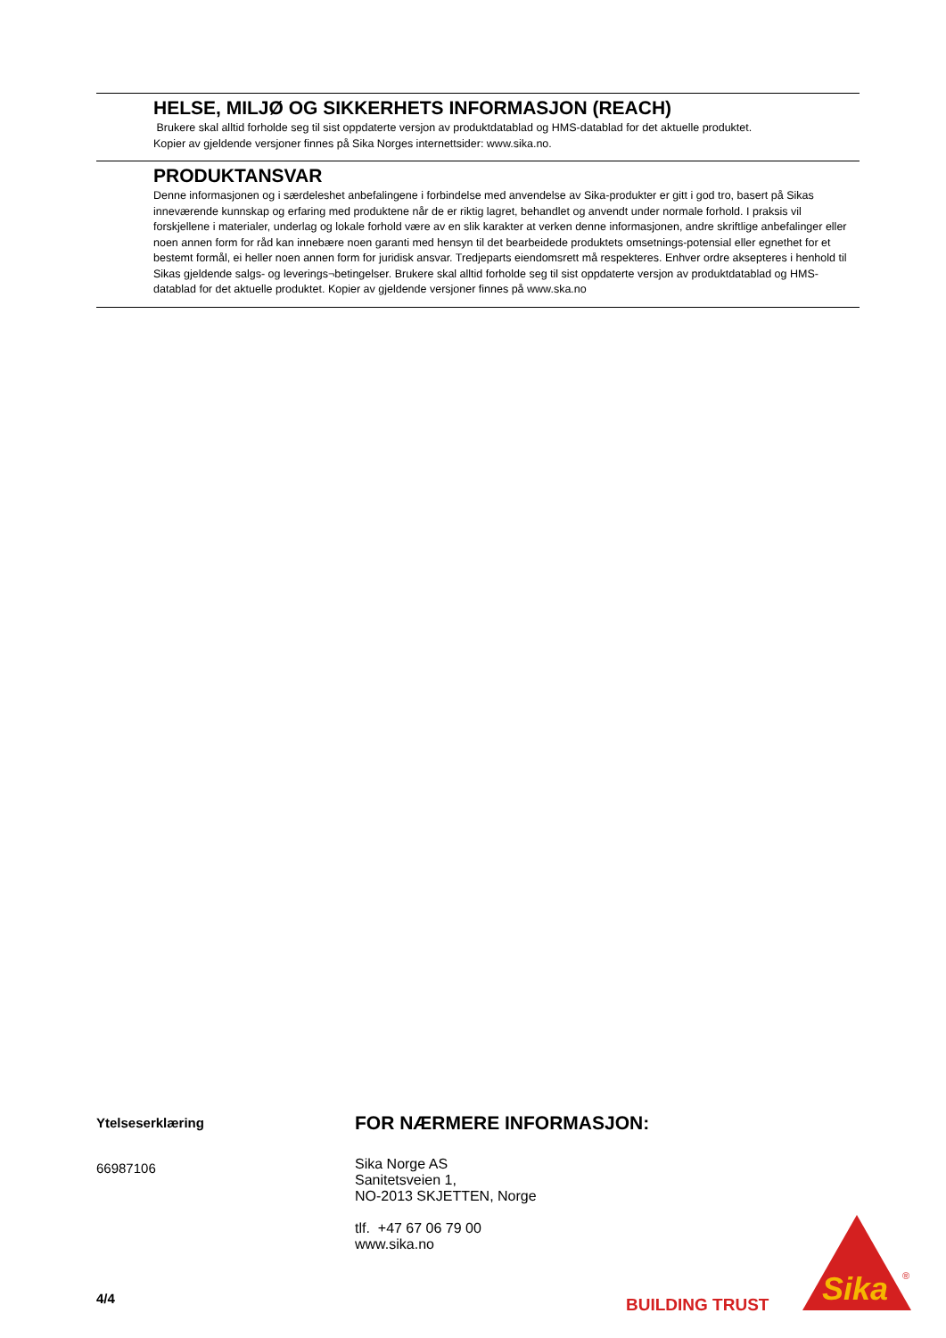HELSE, MILJØ OG SIKKERHETS INFORMASJON (REACH)
Brukere skal alltid forholde seg til sist oppdaterte versjon av produktdatablad og HMS-datablad for det aktuelle produktet.
Kopier av gjeldende versjoner finnes på Sika Norges internettsider: www.sika.no.
PRODUKTANSVAR
Denne informasjonen og i særdeleshet anbefalingene i forbindelse med anvendelse av Sika-produkter er gitt i god tro, basert på Sikas inneværende kunnskap og erfaring med produktene når de er riktig lagret, behandlet og anvendt under normale forhold. I praksis vil forskjellene i materialer, underlag og lokale forhold være av en slik karakter at verken denne informasjonen, andre skriftlige anbefalinger eller noen annen form for råd kan innebære noen garanti med hensyn til det bearbeidede produktets omsetnings-potensial eller egnethet for et bestemt formål, ei heller noen annen form for juridisk ansvar. Tredjeparts eiendomsrett må respekteres. Enhver ordre aksepteres i henhold til Sikas gjeldende salgs- og leverings¬betingelser. Brukere skal alltid forholde seg til sist oppdaterte versjon av produktdatablad og HMS-datablad for det aktuelle produktet. Kopier av gjeldende versjoner finnes på www.ska.no
Ytelseserklæring
66987106
FOR NÆRMERE INFORMASJON:
Sika Norge AS
Sanitetsveien 1,
NO-2013 SKJETTEN, Norge
tlf. +47 67 06 79 00
www.sika.no
4/4 BUILDING TRUST
Sika
®